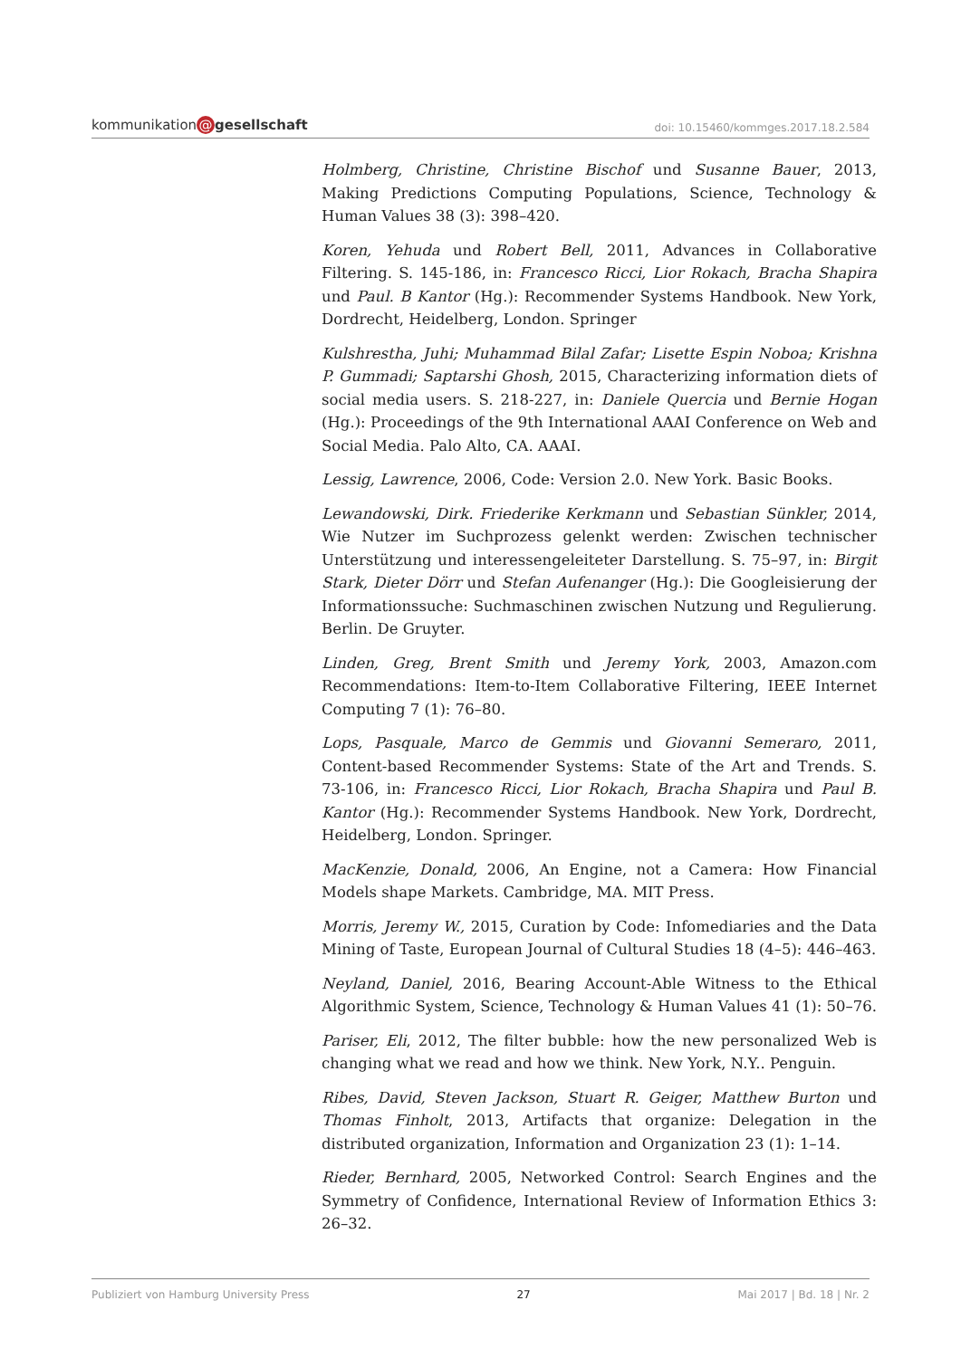kommunikation @ gesellschaft doi: 10.15460/kommges.2017.18.2.584
Holmberg, Christine, Christine Bischof und Susanne Bauer, 2013, Making Predictions Computing Populations, Science, Technology & Human Values 38 (3): 398–420.
Koren, Yehuda und Robert Bell, 2011, Advances in Collaborative Filtering. S. 145-186, in: Francesco Ricci, Lior Rokach, Bracha Shapira und Paul. B Kantor (Hg.): Recommender Systems Handbook. New York, Dordrecht, Heidelberg, London. Springer
Kulshrestha, Juhi; Muhammad Bilal Zafar; Lisette Espin Noboa; Krishna P. Gummadi; Saptarshi Ghosh, 2015, Characterizing information diets of social media users. S. 218-227, in: Daniele Quercia und Bernie Hogan (Hg.): Proceedings of the 9th International AAAI Conference on Web and Social Media. Palo Alto, CA. AAAI.
Lessig, Lawrence, 2006, Code: Version 2.0. New York. Basic Books.
Lewandowski, Dirk. Friederike Kerkmann und Sebastian Sünkler, 2014, Wie Nutzer im Suchprozess gelenkt werden: Zwischen technischer Unterstützung und interessengeleiteter Darstellung. S. 75–97, in: Birgit Stark, Dieter Dörr und Stefan Aufenanger (Hg.): Die Googleisierung der Informationssuche: Suchmaschinen zwischen Nutzung und Regulierung. Berlin. De Gruyter.
Linden, Greg, Brent Smith und Jeremy York, 2003, Amazon.com Recommendations: Item-to-Item Collaborative Filtering, IEEE Internet Computing 7 (1): 76–80.
Lops, Pasquale, Marco de Gemmis und Giovanni Semeraro, 2011, Content-based Recommender Systems: State of the Art and Trends. S. 73-106, in: Francesco Ricci, Lior Rokach, Bracha Shapira und Paul B. Kantor (Hg.): Recommender Systems Handbook. New York, Dordrecht, Heidelberg, London. Springer.
MacKenzie, Donald, 2006, An Engine, not a Camera: How Financial Models shape Markets. Cambridge, MA. MIT Press.
Morris, Jeremy W., 2015, Curation by Code: Infomediaries and the Data Mining of Taste, European Journal of Cultural Studies 18 (4–5): 446–463.
Neyland, Daniel, 2016, Bearing Account-Able Witness to the Ethical Algorithmic System, Science, Technology & Human Values 41 (1): 50–76.
Pariser, Eli, 2012, The filter bubble: how the new personalized Web is changing what we read and how we think. New York, N.Y.. Penguin.
Ribes, David, Steven Jackson, Stuart R. Geiger, Matthew Burton und Thomas Finholt, 2013, Artifacts that organize: Delegation in the distributed organization, Information and Organization 23 (1): 1–14.
Rieder, Bernhard, 2005, Networked Control: Search Engines and the Symmetry of Confidence, International Review of Information Ethics 3: 26–32.
Publiziert von Hamburg University Press 27 Mai 2017 | Bd. 18 | Nr. 2